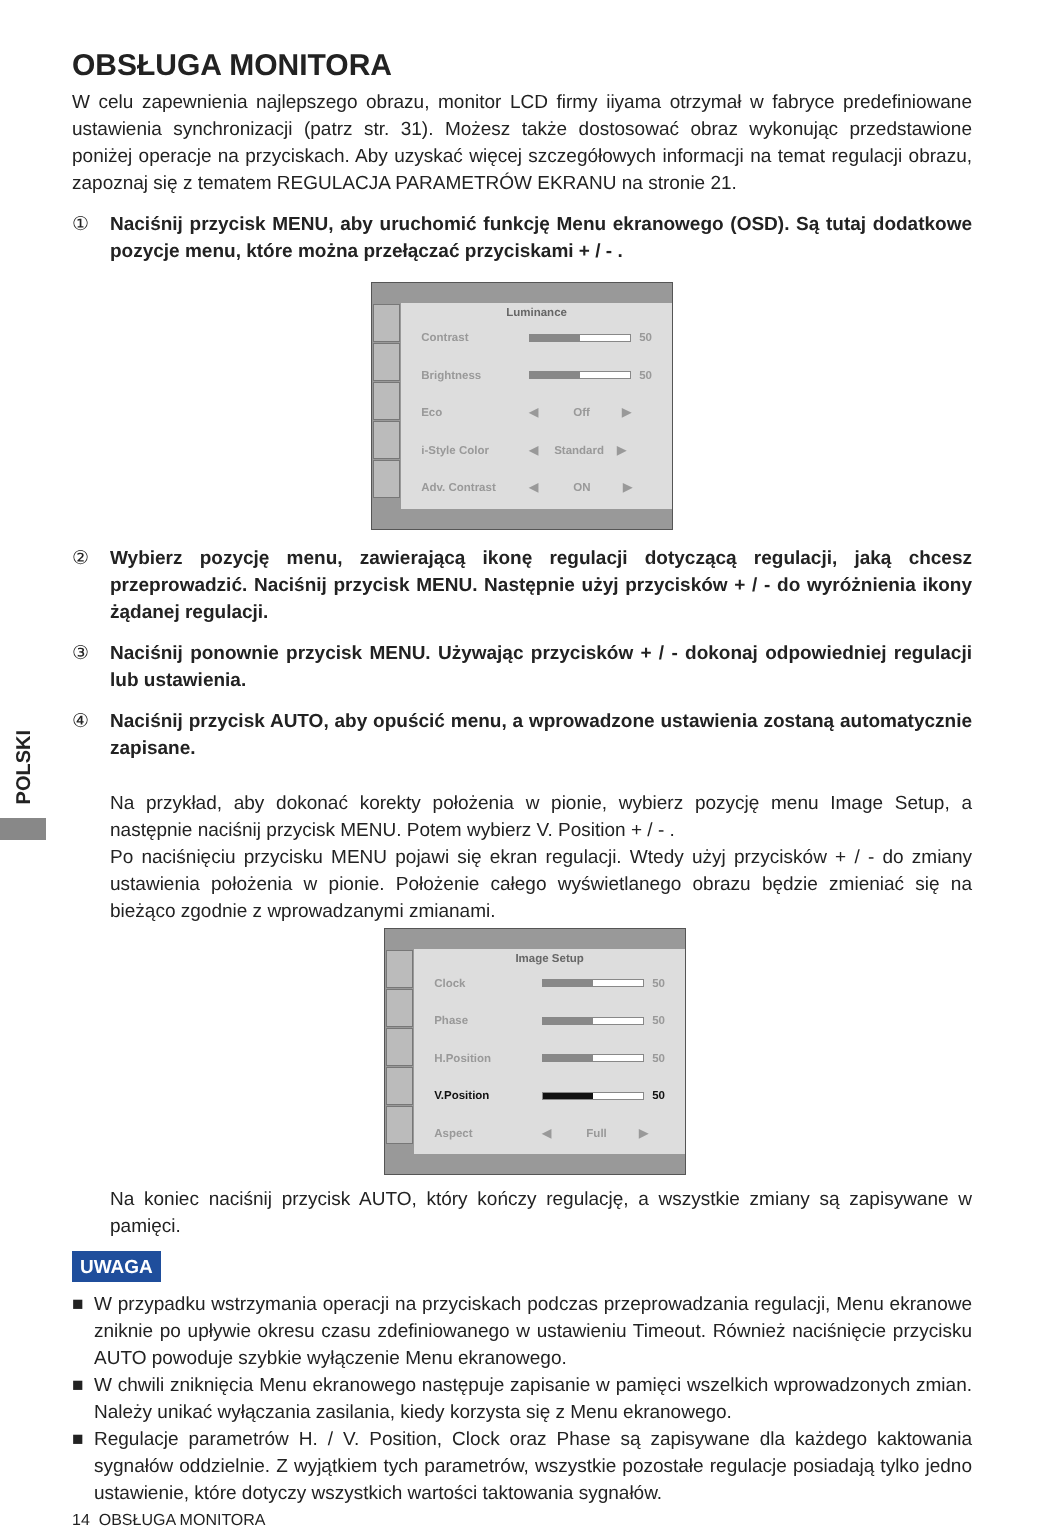POLSKI
OBSŁUGA MONITORA
W celu zapewnienia najlepszego obrazu, monitor LCD firmy iiyama otrzymał w fabryce predefiniowane ustawienia synchronizacji (patrz str. 31). Możesz także dostosować obraz wykonując przedstawione poniżej operacje na przyciskach. Aby uzyskać więcej szczegółowych informacji na temat regulacji obrazu, zapoznaj się z tematem REGULACJA PARAMETRÓW EKRANU na stronie 21.
① Naciśnij przycisk MENU, aby uruchomić funkcję Menu ekranowego (OSD). Są tutaj dodatkowe pozycje menu, które można przełączać przyciskami + / - .
Luminance
Contrast 50
Brightness 50
Eco ◀ Off ▶
i-Style Color ◀ Standard ▶
Adv. Contrast ◀ ON ▶
② Wybierz pozycję menu, zawierającą ikonę regulacji dotyczącą regulacji, jaką chcesz przeprowadzić. Naciśnij przycisk MENU. Następnie użyj przycisków + / - do wyróżnienia ikony żądanej regulacji.
③ Naciśnij ponownie przycisk MENU. Używając przycisków + / - dokonaj odpowiedniej regulacji lub ustawienia.
④ Naciśnij przycisk AUTO, aby opuścić menu, a wprowadzone ustawienia zostaną automatycznie zapisane.
Na przykład, aby dokonać korekty położenia w pionie, wybierz pozycję menu Image Setup, a następnie naciśnij przycisk MENU. Potem wybierz V. Position + / - .
Po naciśnięciu przycisku MENU pojawi się ekran regulacji. Wtedy użyj przycisków + / - do zmiany ustawienia położenia w pionie. Położenie całego wyświetlanego obrazu będzie zmieniać się na bieżąco zgodnie z wprowadzanymi zmianami.
Image Setup
Clock 50
Phase 50
H.Position 50
V.Position 50
Aspect ◀ Full ▶
Na koniec naciśnij przycisk AUTO, który kończy regulację, a wszystkie zmiany są zapisywane w pamięci.
UWAGA
■ W przypadku wstrzymania operacji na przyciskach podczas przeprowadzania regulacji, Menu ekranowe zniknie po upływie okresu czasu zdefiniowanego w ustawieniu Timeout. Również naciśnięcie przycisku AUTO powoduje szybkie wyłączenie Menu ekranowego.
■ W chwili zniknięcia Menu ekranowego następuje zapisanie w pamięci wszelkich wprowadzonych zmian. Należy unikać wyłączania zasilania, kiedy korzysta się z Menu ekranowego.
■ Regulacje parametrów H. / V. Position, Clock oraz Phase są zapisywane dla każdego kaktowania sygnałów oddzielnie. Z wyjątkiem tych parametrów, wszystkie pozostałe regulacje posiadają tylko jedno ustawienie, które dotyczy wszystkich wartości taktowania sygnałów.
14 OBSŁUGA MONITORA